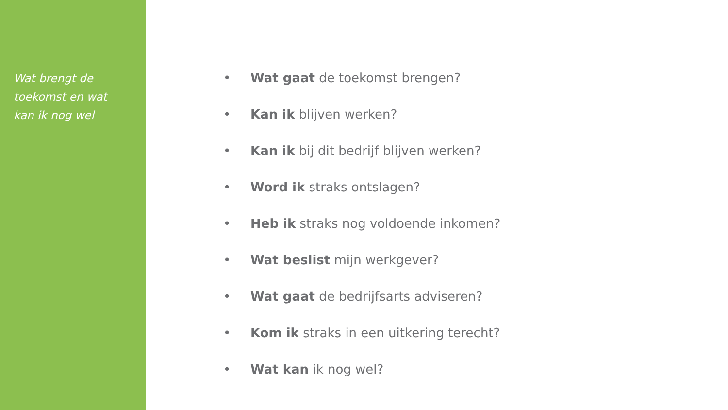Wat brengt de
toekomst en wat
kan ik nog wel
• Wat gaat de toekomst brengen?
• Kan ik blijven werken?
• Kan ik bij dit bedrijf blijven werken?
• Word ik straks ontslagen?
• Heb ik straks nog voldoende inkomen?
• Wat beslist mijn werkgever?
• Wat gaat de bedrijfsarts adviseren?
• Kom ik straks in een uitkering terecht?
• Wat kan ik nog wel?